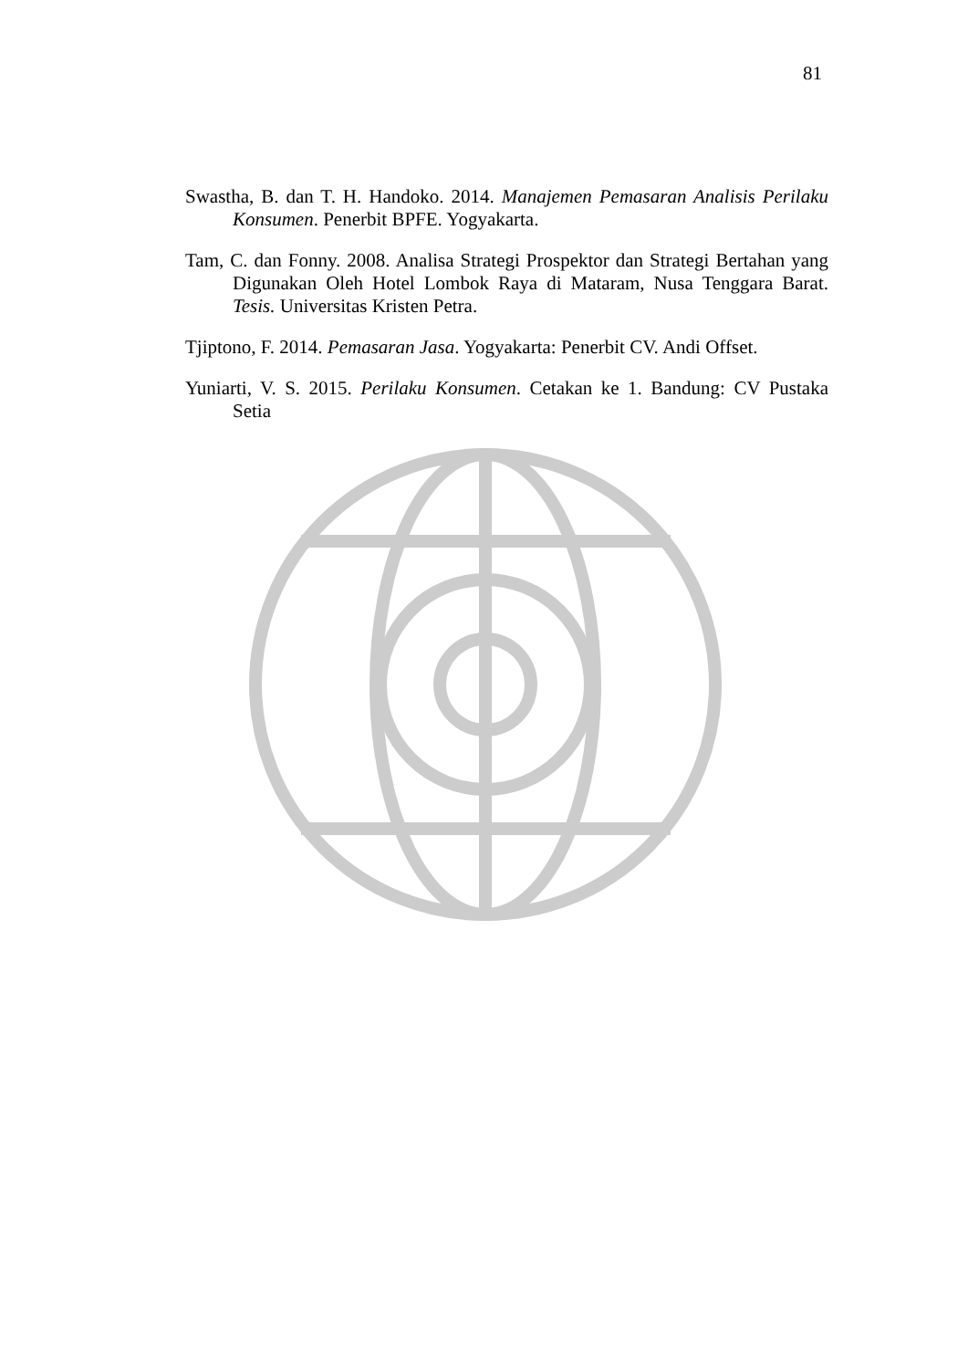81
Swastha, B. dan T. H. Handoko. 2014. Manajemen Pemasaran Analisis Perilaku Konsumen. Penerbit BPFE. Yogyakarta.
Tam, C. dan Fonny. 2008. Analisa Strategi Prospektor dan Strategi Bertahan yang Digunakan Oleh Hotel Lombok Raya di Mataram, Nusa Tenggara Barat. Tesis. Universitas Kristen Petra.
Tjiptono, F. 2014. Pemasaran Jasa. Yogyakarta: Penerbit CV. Andi Offset.
Yuniarti, V. S. 2015. Perilaku Konsumen. Cetakan ke 1. Bandung: CV Pustaka Setia